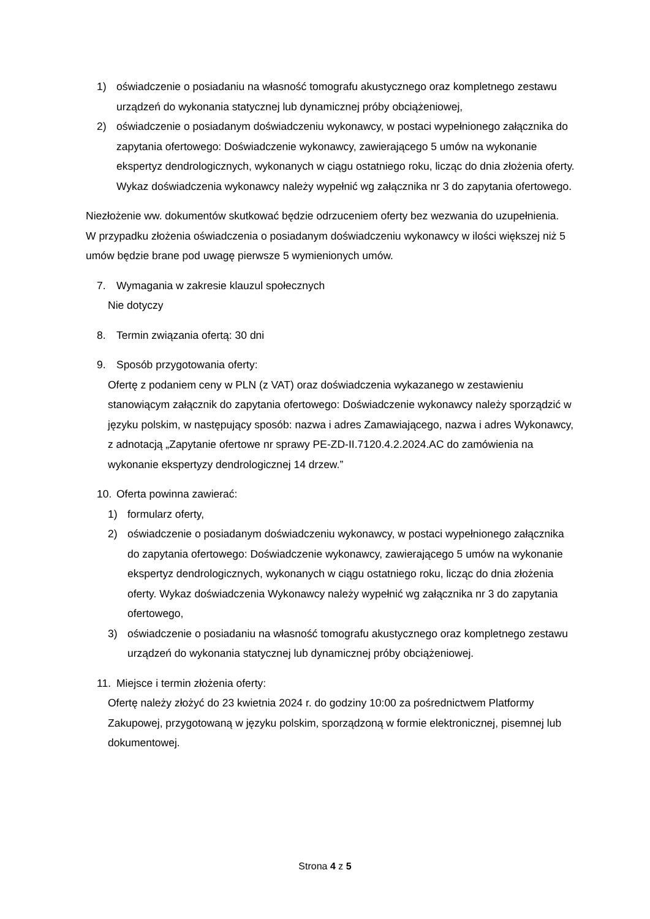1) oświadczenie o posiadaniu na własność tomografu akustycznego oraz kompletnego zestawu urządzeń do wykonania statycznej lub dynamicznej próby obciążeniowej,
2) oświadczenie o posiadanym doświadczeniu wykonawcy, w postaci wypełnionego załącznika do zapytania ofertowego: Doświadczenie wykonawcy, zawierającego 5 umów na wykonanie ekspertyz dendrologicznych, wykonanych w ciągu ostatniego roku, licząc do dnia złożenia oferty. Wykaz doświadczenia wykonawcy należy wypełnić wg załącznika nr 3 do zapytania ofertowego.
Niezłożenie ww. dokumentów skutkować będzie odrzuceniem oferty bez wezwania do uzupełnienia.
W przypadku złożenia oświadczenia o posiadanym doświadczeniu wykonawcy w ilości większej niż 5 umów będzie brane pod uwagę pierwsze 5 wymienionych umów.
7. Wymagania w zakresie klauzul społecznych
Nie dotyczy
8. Termin związania ofertą: 30 dni
9. Sposób przygotowania oferty:
Ofertę z podaniem ceny w PLN (z VAT) oraz doświadczenia wykazanego w zestawieniu stanowiącym załącznik do zapytania ofertowego: Doświadczenie wykonawcy należy sporządzić w języku polskim, w następujący sposób: nazwa i adres Zamawiającego, nazwa i adres Wykonawcy, z adnotacją „Zapytanie ofertowe nr sprawy PE-ZD-II.7120.4.2.2024.AC do zamówienia na wykonanie ekspertyzy dendrologicznej 14 drzew.”
10. Oferta powinna zawierać:
1) formularz oferty,
2) oświadczenie o posiadanym doświadczeniu wykonawcy, w postaci wypełnionego załącznika do zapytania ofertowego: Doświadczenie wykonawcy, zawierającego 5 umów na wykonanie ekspertyz dendrologicznych, wykonanych w ciągu ostatniego roku, licząc do dnia złożenia oferty. Wykaz doświadczenia Wykonawcy należy wypełnić wg załącznika nr 3 do zapytania ofertowego,
3) oświadczenie o posiadaniu na własność tomografu akustycznego oraz kompletnego zestawu urządzeń do wykonania statycznej lub dynamicznej próby obciążeniowej.
11. Miejsce i termin złożenia oferty:
Ofertę należy złożyć do 23 kwietnia 2024 r. do godziny 10:00 za pośrednictwem Platformy Zakupowej, przygotowaną w języku polskim, sporządzoną w formie elektronicznej, pisemnej lub dokumentowej.
Strona 4 z 5